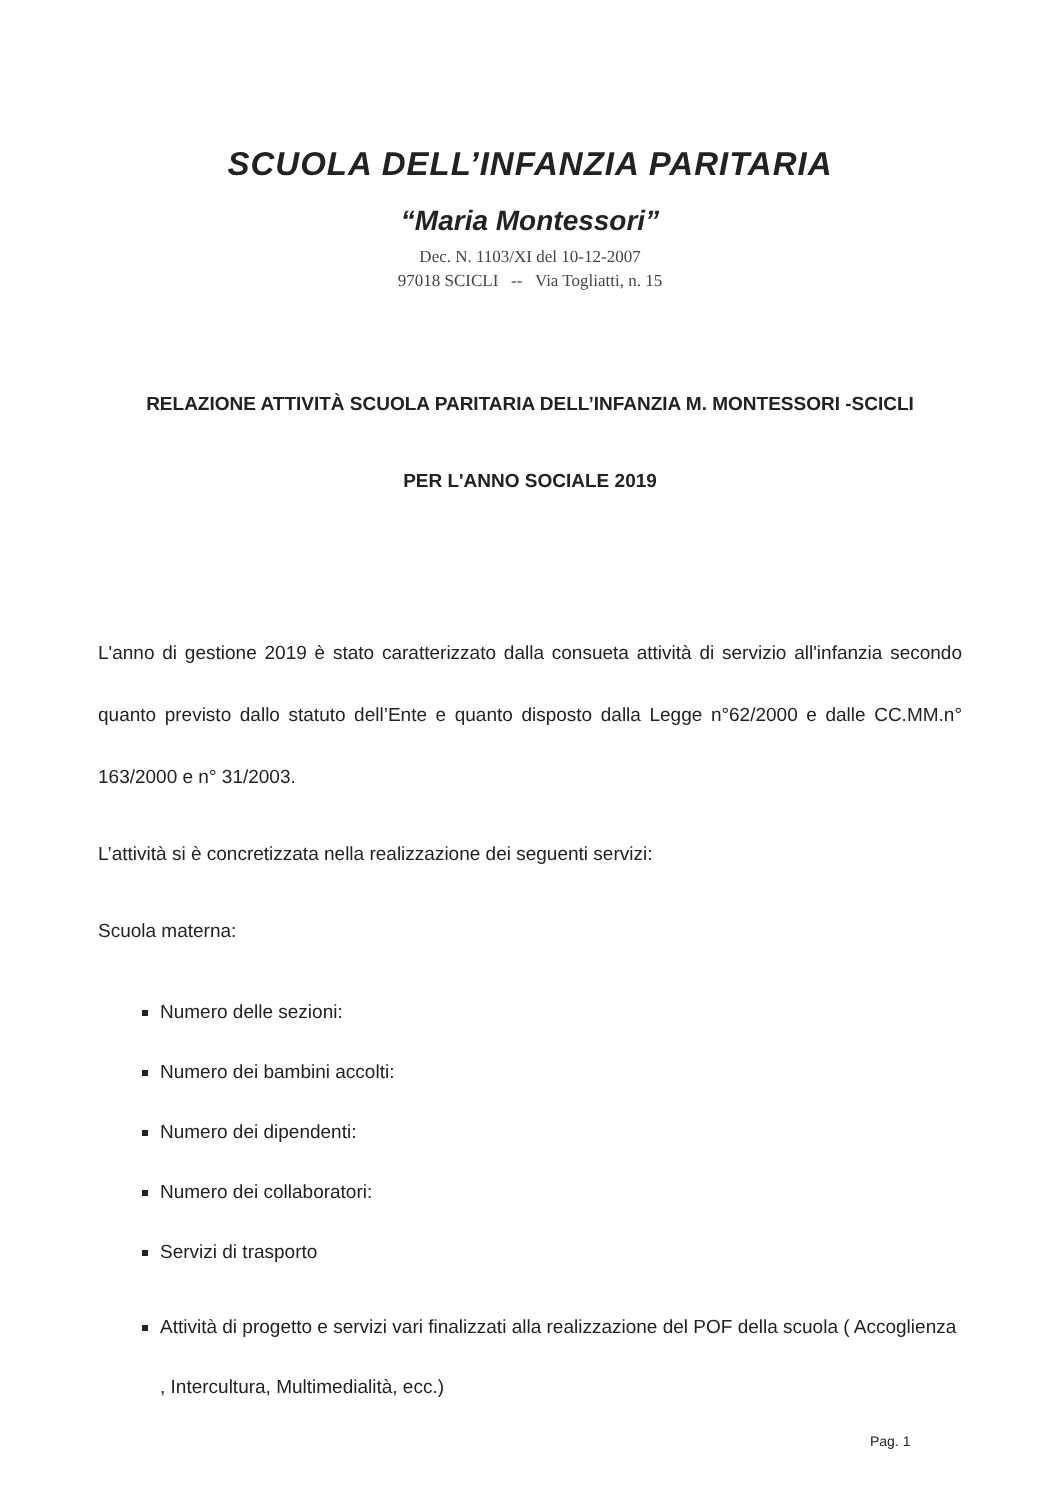SCUOLA DELL’INFANZIA PARITARIA
“Maria Montessori”
Dec. N. 1103/XI del 10-12-2007
97018 SCICLI -- Via Togliatti, n. 15
RELAZIONE ATTIVITÀ SCUOLA PARITARIA DELL’INFANZIA M. MONTESSORI -SCICLI
PER L'ANNO SOCIALE 2019
L'anno di gestione 2019 è stato caratterizzato dalla consueta attività di servizio all'infanzia secondo quanto previsto dallo statuto dell’Ente e quanto disposto dalla Legge n°62/2000 e dalle CC.MM.n° 163/2000 e n° 31/2003.
L’attività si è concretizzata nella realizzazione dei seguenti servizi:
Scuola materna:
Numero delle sezioni:
Numero dei bambini accolti:
Numero dei dipendenti:
Numero dei collaboratori:
Servizi di trasporto
Attività di progetto e servizi vari finalizzati alla realizzazione del POF della scuola ( Accoglienza , Intercultura, Multimedialità, ecc.)
Pag. 1